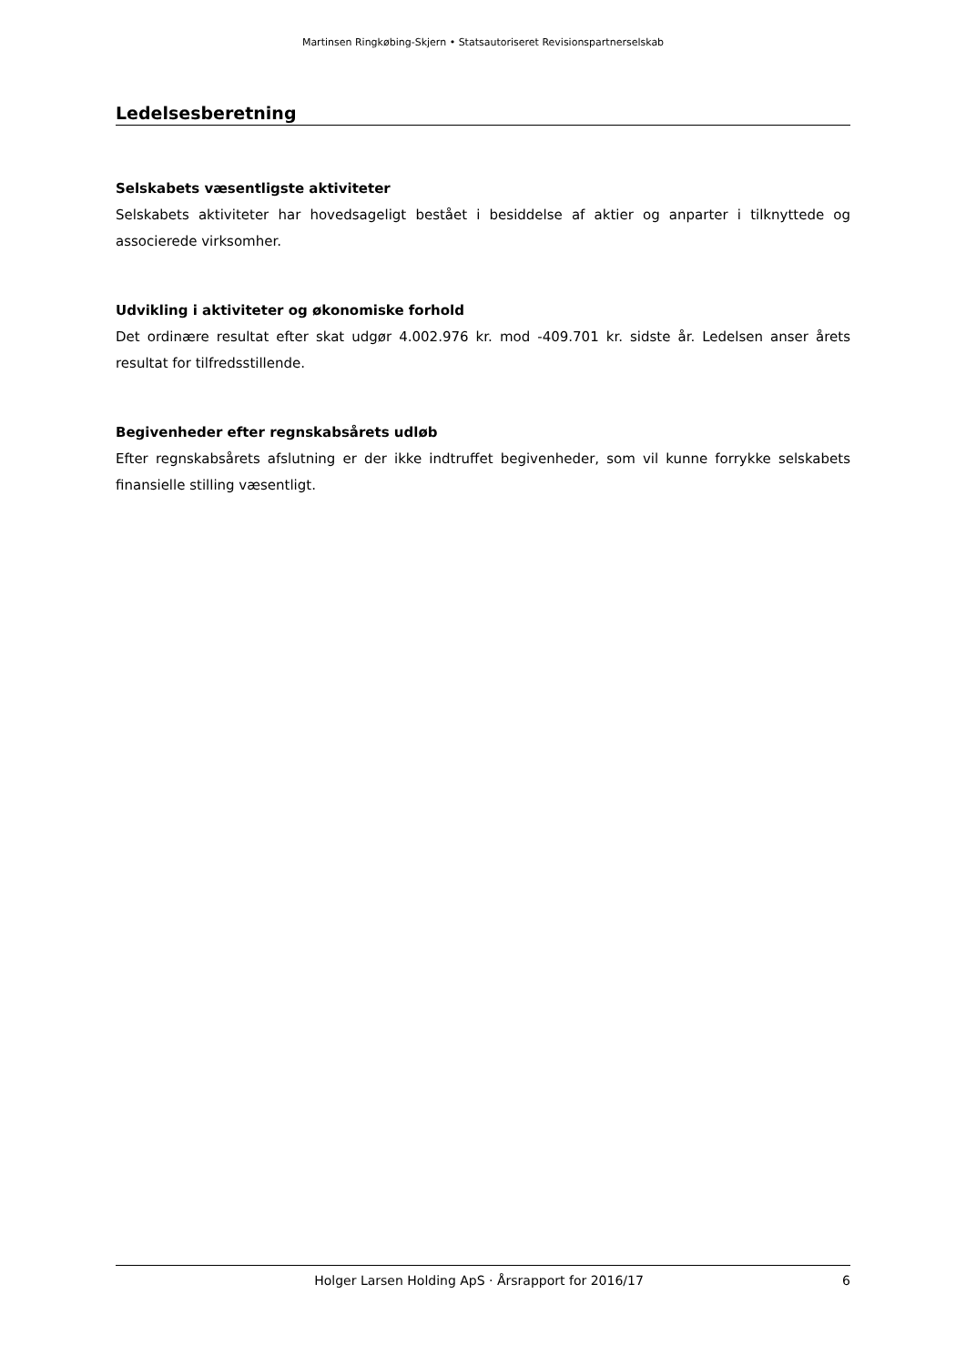Martinsen Ringkøbing-Skjern • Statsautoriseret Revisionspartnerselskab
Ledelsesberetning
Selskabets væsentligste aktiviteter
Selskabets aktiviteter har hovedsageligt bestået i besiddelse af aktier og anparter i tilknyttede og associerede virksomher.
Udvikling i aktiviteter og økonomiske forhold
Det ordinære resultat efter skat udgør 4.002.976 kr. mod -409.701 kr. sidste år. Ledelsen anser årets resultat for tilfredsstillende.
Begivenheder efter regnskabsårets udløb
Efter regnskabsårets afslutning er der ikke indtruffet begivenheder, som vil kunne forrykke selskabets finansielle stilling væsentligt.
Holger Larsen Holding ApS · Årsrapport for 2016/17 6